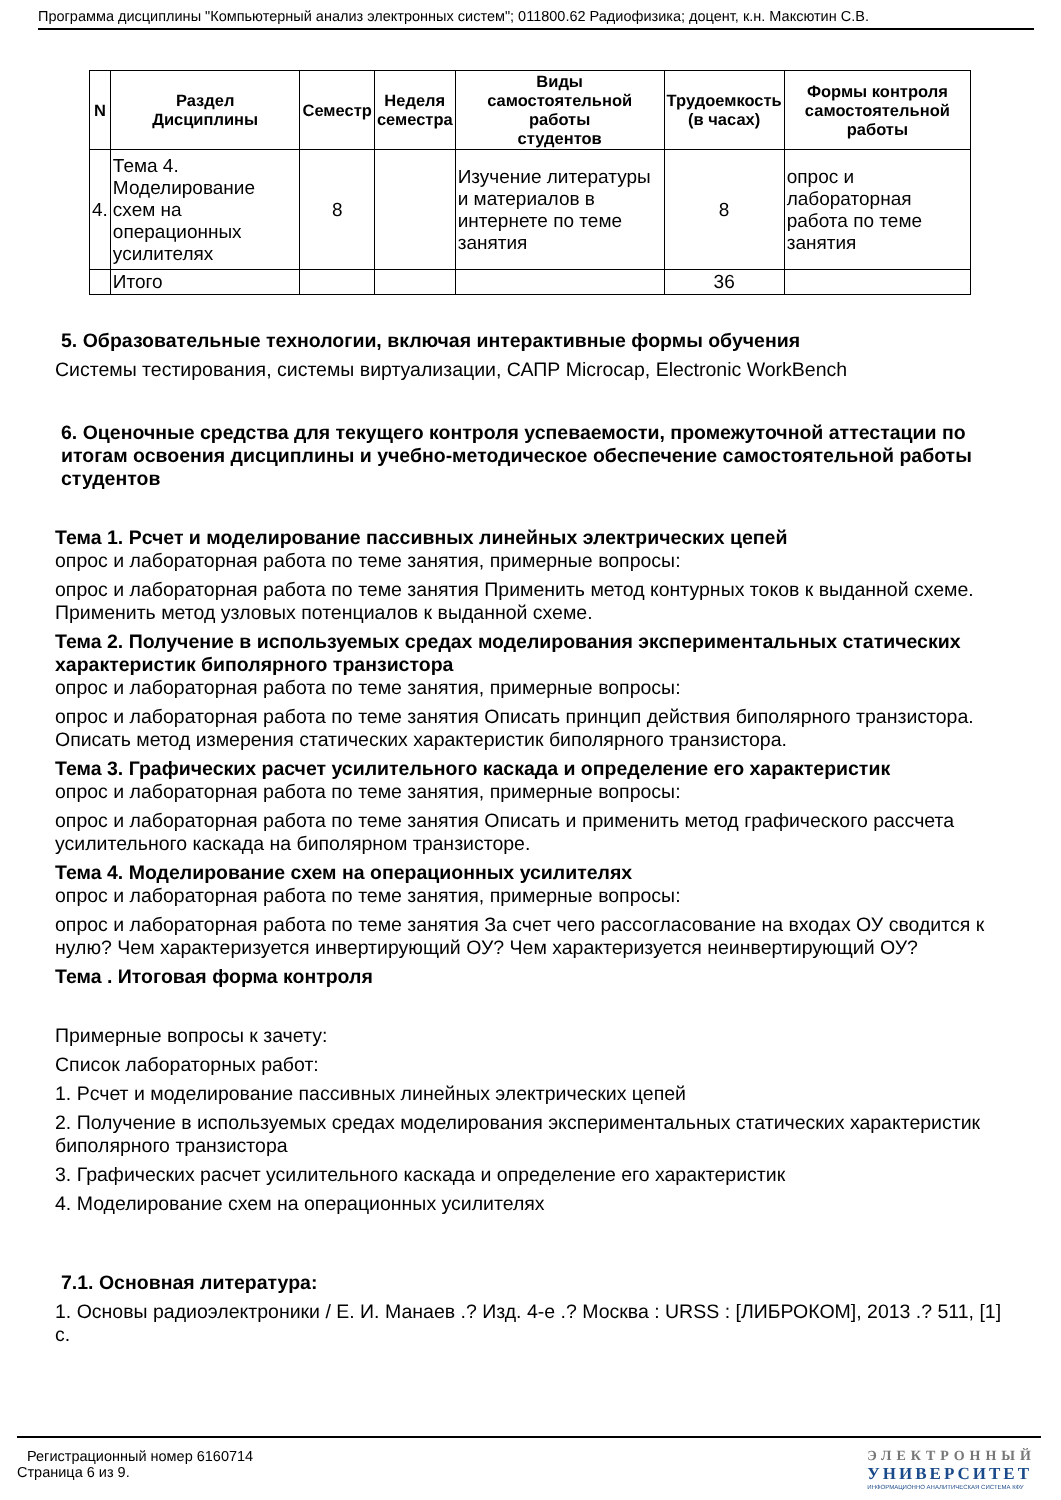Программа дисциплины "Компьютерный анализ электронных систем"; 011800.62 Радиофизика; доцент, к.н. Максютин С.В.
| N | Раздел Дисциплины | Семестр | Неделя семестра | Виды самостоятельной работы студентов | Трудоемкость (в часах) | Формы контроля самостоятельной работы |
| --- | --- | --- | --- | --- | --- | --- |
| 4. | Тема 4. Моделирование схем на операционных усилителях | 8 | | Изучение литературы и материалов в интернете по теме занятия | 8 | опрос и лабораторная работа по теме занятия |
| | Итого | | | | 36 | |
5. Образовательные технологии, включая интерактивные формы обучения
Системы тестирования, системы виртуализации, САПР Microcap, Electronic WorkBench
6. Оценочные средства для текущего контроля успеваемости, промежуточной аттестации по итогам освоения дисциплины и учебно-методическое обеспечение самостоятельной работы студентов
Тема 1. Рсчет и моделирование пассивных линейных электрических цепей
опрос и лабораторная работа по теме занятия, примерные вопросы:
опрос и лабораторная работа по теме занятия Применить метод контурных токов к выданной схеме. Применить метод узловых потенциалов к выданной схеме.
Тема 2. Получение в используемых средах моделирования экспериментальных статических характеристик биполярного транзистора
опрос и лабораторная работа по теме занятия, примерные вопросы:
опрос и лабораторная работа по теме занятия Описать принцип действия биполярного транзистора. Описать метод измерения статических характеристик биполярного транзистора.
Тема 3. Графических расчет усилительного каскада и определение его характеристик
опрос и лабораторная работа по теме занятия, примерные вопросы:
опрос и лабораторная работа по теме занятия Описать и применить метод графического рассчета усилительного каскада на биполярном транзисторе.
Тема 4. Моделирование схем на операционных усилителях
опрос и лабораторная работа по теме занятия, примерные вопросы:
опрос и лабораторная работа по теме занятия За счет чего рассогласование на входах ОУ сводится к нулю? Чем характеризуется инвертирующий ОУ? Чем характеризуется неинвертирующий ОУ?
Тема . Итоговая форма контроля
Примерные вопросы к зачету:
Список лабораторных работ:
1. Рсчет и моделирование пассивных линейных электрических цепей
2. Получение в используемых средах моделирования экспериментальных статических характеристик биполярного транзистора
3. Графических расчет усилительного каскада и определение его характеристик
4. Моделирование схем на операционных усилителях
7.1. Основная литература:
1. Основы радиоэлектроники / Е. И. Манаев .? Изд. 4-е .? Москва : URSS : [ЛИБРОКОМ], 2013 .? 511, [1] с.
Регистрационный номер 6160714
Страница 6 из 9.
ЭЛЕКТРОННЫЙ
УНИВЕРСИТЕТ
ИНФОРМАЦИОННО АНАЛИТИЧЕСКАЯ СИСТЕМА КФУ